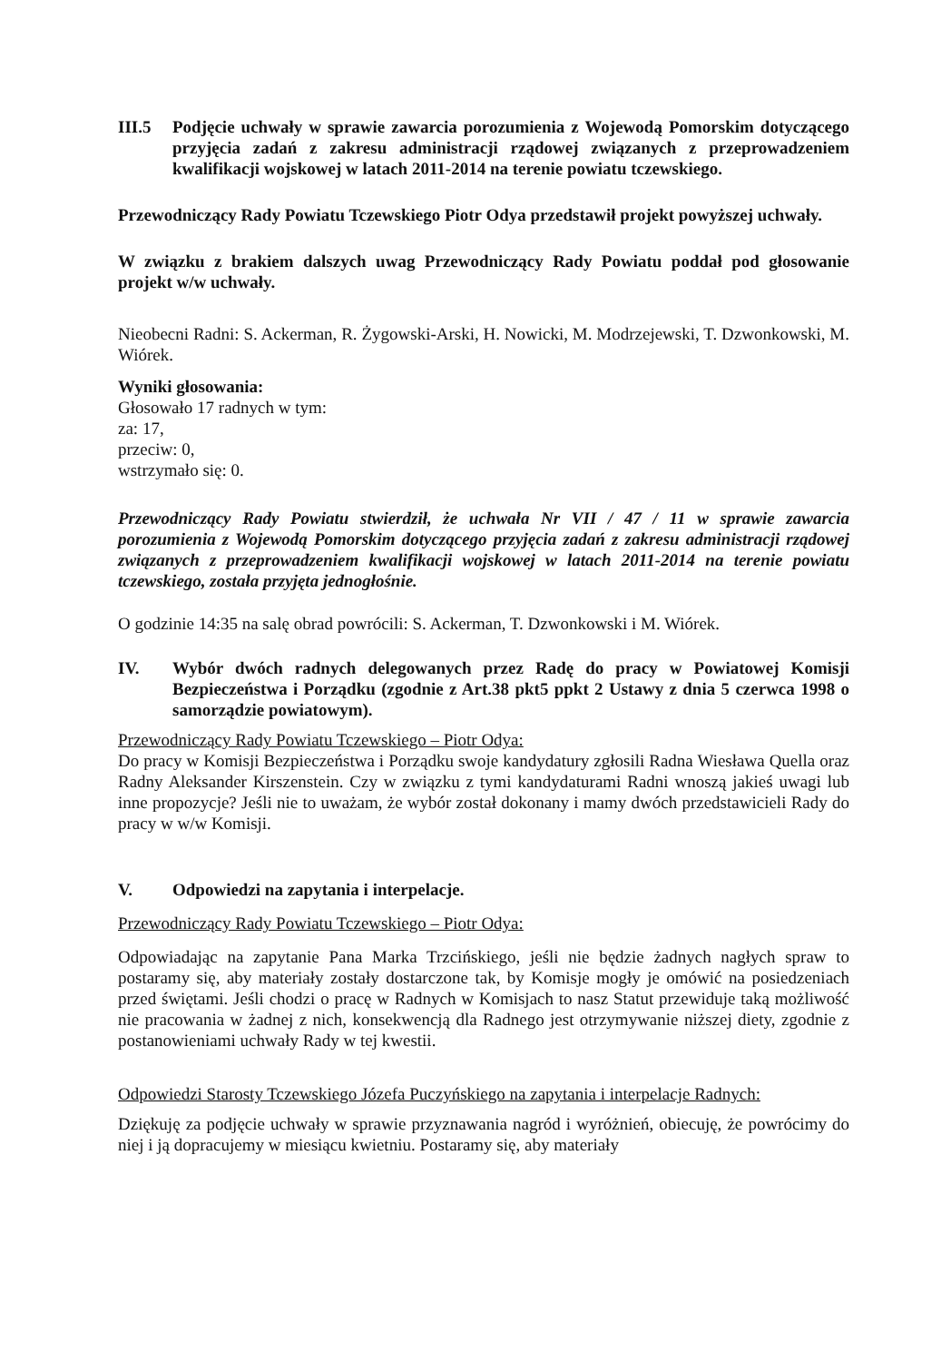III.5 Podjęcie uchwały w sprawie zawarcia porozumienia z Wojewodą Pomorskim dotyczącego przyjęcia zadań z zakresu administracji rządowej związanych z przeprowadzeniem kwalifikacji wojskowej w latach 2011-2014 na terenie powiatu tczewskiego.
Przewodniczący Rady Powiatu Tczewskiego Piotr Odya przedstawił projekt powyższej uchwały.
W związku z brakiem dalszych uwag Przewodniczący Rady Powiatu poddał pod głosowanie projekt w/w uchwały.
Nieobecni Radni: S. Ackerman, R. Żygowski-Arski, H. Nowicki, M. Modrzejewski, T. Dzwonkowski, M. Wiórek.
Wyniki głosowania:
Głosowało 17 radnych w tym:
za: 17,
przeciw: 0,
wstrzymało się: 0.
Przewodniczący Rady Powiatu stwierdził, że uchwała Nr VII / 47 / 11 w sprawie zawarcia porozumienia z Wojewodą Pomorskim dotyczącego przyjęcia zadań z zakresu administracji rządowej związanych z przeprowadzeniem kwalifikacji wojskowej w latach 2011-2014 na terenie powiatu tczewskiego, została przyjęta jednogłośnie.
O godzinie 14:35 na salę obrad powrócili: S. Ackerman, T. Dzwonkowski i M. Wiórek.
IV. Wybór dwóch radnych delegowanych przez Radę do pracy w Powiatowej Komisji Bezpieczeństwa i Porządku (zgodnie z Art.38 pkt5 ppkt 2 Ustawy z dnia 5 czerwca 1998 o samorządzie powiatowym).
Przewodniczący Rady Powiatu Tczewskiego – Piotr Odya:
Do pracy w Komisji Bezpieczeństwa i Porządku swoje kandydatury zgłosili Radna Wiesława Quella oraz Radny Aleksander Kirszenstein. Czy w związku z tymi kandydaturami Radni wnoszą jakieś uwagi lub inne propozycje? Jeśli nie to uważam, że wybór został dokonany i mamy dwóch przedstawicieli Rady do pracy w w/w Komisji.
V. Odpowiedzi na zapytania i interpelacje.
Przewodniczący Rady Powiatu Tczewskiego – Piotr Odya:
Odpowiadając na zapytanie Pana Marka Trzcińskiego, jeśli nie będzie żadnych nagłych spraw to postaramy się, aby materiały zostały dostarczone tak, by Komisje mogły je omówić na posiedzeniach przed świętami. Jeśli chodzi o pracę w Radnych w Komisjach to nasz Statut przewiduje taką możliwość nie pracowania w żadnej z nich, konsekwencją dla Radnego jest otrzymywanie niższej diety, zgodnie z postanowieniami uchwały Rady w tej kwestii.
Odpowiedzi Starosty Tczewskiego Józefa Puczyńskiego na zapytania i interpelacje Radnych:
Dziękuję za podjęcie uchwały w sprawie przyznawania nagród i wyróżnień, obiecuję, że powrócimy do niej i ją dopracujemy w miesiącu kwietniu. Postaramy się, aby materiały